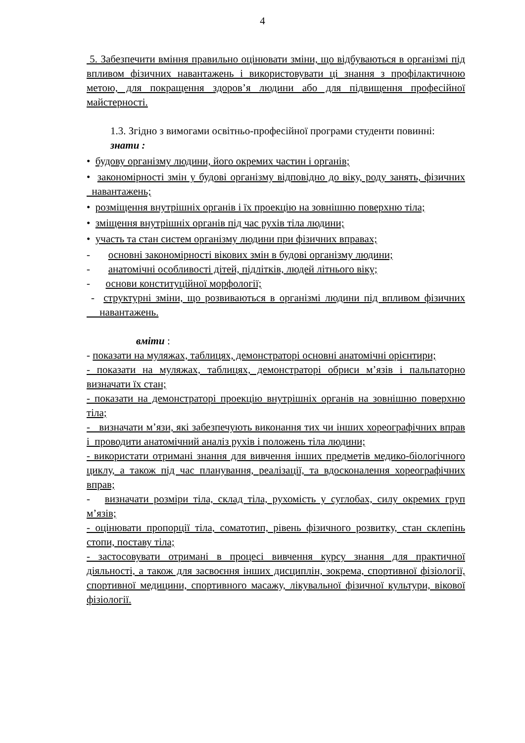4
5. Забезпечити вміння правильно оцінювати зміни, що відбуваються в організмі під впливом фізичних навантажень і використовувати ці знання з профілактичною метою, для покращення здоров’я людини або для підвищення професійної майстерності.
1.3. Згідно з вимогами освітньо-професійної програми студенти повинні:
знати :
• будову організму людини, його окремих частин і органів;
• закономірності змін у будові організму відповідно до віку, роду занять, фізичних навантажень;
• розміщення внутрішніх органів і їх проекцію на зовнішню поверхню тіла;
• зміщення внутрішніх органів під час рухів тіла людини;
• участь та стан систем організму людини при фізичних вправах;
- основні закономірності вікових змін в будові організму людини;
- анатомічні особливості дітей, підлітків, людей літнього віку;
- основи конституційної морфології;
- структурні зміни, що розвиваються в організмі людини під впливом фізичних навантажень.
вміти :
- показати на муляжах, таблицях, демонстраторі основні анатомічні орієнтири;
- показати на муляжах, таблицях, демонстраторі обриси м’язів і пальпаторно визначати їх стан;
- показати на демонстраторі проекцію внутрішніх органів на зовнішню поверхню тіла;
- визначати м’язи, які забезпечують виконання тих чи інших хореографічних вправ і проводити анатомічний аналіз рухів і положень тіла людини;
- використати отримані знання для вивчення інших предметів медико-біологічного циклу, а також під час планування, реалізації, та вдосконалення хореографічних вправ;
- визначати розміри тіла, склад тіла, рухомість у суглобах, силу окремих груп м’язів;
- оцінювати пропорції тіла, соматотип, рівень фізичного розвитку, стан склепінь стопи, поставу тіла;
- застосовувати отримані в процесі вивчення курсу знання для практичної діяльності, а також для засвоєння інших дисциплін, зокрема, спортивної фізіології, спортивної медицини, спортивного масажу, лікувальної фізичної культури, вікової фізіології.